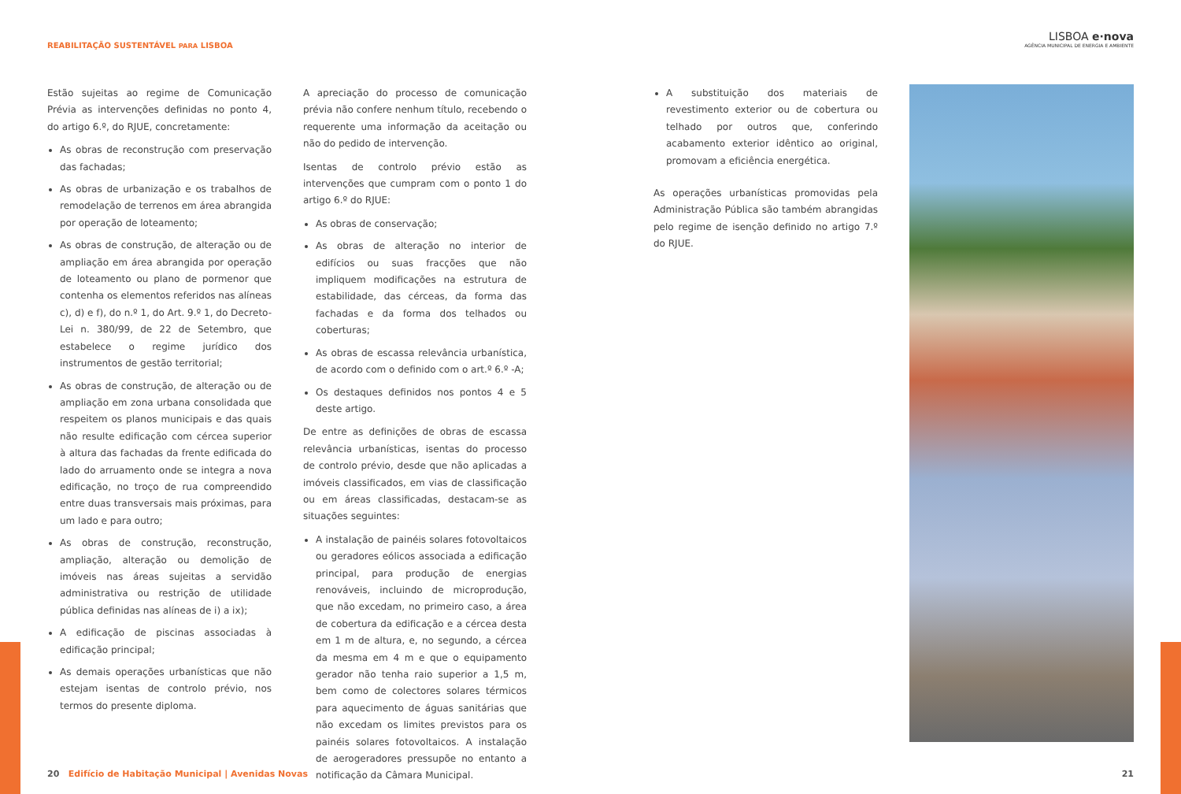REABILITAÇÃO SUSTENTÁVEL PARA LISBOA
LISBOA e·nova
AGÊNCIA MUNICIPAL DE ENERGIA E AMBIENTE
Estão sujeitas ao regime de Comunicação Prévia as intervenções definidas no ponto 4, do artigo 6.º, do RJUE, concretamente:
As obras de reconstrução com preservação das fachadas;
As obras de urbanização e os trabalhos de remodelação de terrenos em área abrangida por operação de loteamento;
As obras de construção, de alteração ou de ampliação em área abrangida por operação de loteamento ou plano de pormenor que contenha os elementos referidos nas alíneas c), d) e f), do n.º 1, do Art. 9.º 1, do Decreto-Lei n. 380/99, de 22 de Setembro, que estabelece o regime jurídico dos instrumentos de gestão territorial;
As obras de construção, de alteração ou de ampliação em zona urbana consolidada que respeitem os planos municipais e das quais não resulte edificação com cércea superior à altura das fachadas da frente edificada do lado do arruamento onde se integra a nova edificação, no troço de rua compreendido entre duas transversais mais próximas, para um lado e para outro;
As obras de construção, reconstrução, ampliação, alteração ou demolição de imóveis nas áreas sujeitas a servidão administrativa ou restrição de utilidade pública definidas nas alíneas de i) a ix);
A edificação de piscinas associadas à edificação principal;
As demais operações urbanísticas que não estejam isentas de controlo prévio, nos termos do presente diploma.
A apreciação do processo de comunicação prévia não confere nenhum título, recebendo o requerente uma informação da aceitação ou não do pedido de intervenção.
Isentas de controlo prévio estão as intervenções que cumpram com o ponto 1 do artigo 6.º do RJUE:
As obras de conservação;
As obras de alteração no interior de edifícios ou suas fracções que não impliquem modificações na estrutura de estabilidade, das cérceas, da forma das fachadas e da forma dos telhados ou coberturas;
As obras de escassa relevância urbanística, de acordo com o definido com o art.º 6.º -A;
Os destaques definidos nos pontos 4 e 5 deste artigo.
De entre as definições de obras de escassa relevância urbanísticas, isentas do processo de controlo prévio, desde que não aplicadas a imóveis classificados, em vias de classificação ou em áreas classificadas, destacam-se as situações seguintes:
A instalação de painéis solares fotovoltaicos ou geradores eólicos associada a edificação principal, para produção de energias renováveis, incluindo de microprodução, que não excedam, no primeiro caso, a área de cobertura da edificação e a cércea desta em 1 m de altura, e, no segundo, a cércea da mesma em 4 m e que o equipamento gerador não tenha raio superior a 1,5 m, bem como de colectores solares térmicos para aquecimento de águas sanitárias que não excedam os limites previstos para os painéis solares fotovoltaicos. A instalação de aerogeradores pressupõe no entanto a notificação da Câmara Municipal.
A substituição dos materiais de revestimento exterior ou de cobertura ou telhado por outros que, conferindo acabamento exterior idêntico ao original, promovam a eficiência energética.
As operações urbanísticas promovidas pela Administração Pública são também abrangidas pelo regime de isenção definido no artigo 7.º do RJUE.
20 Edifício de Habitação Municipal | Avenidas Novas
21